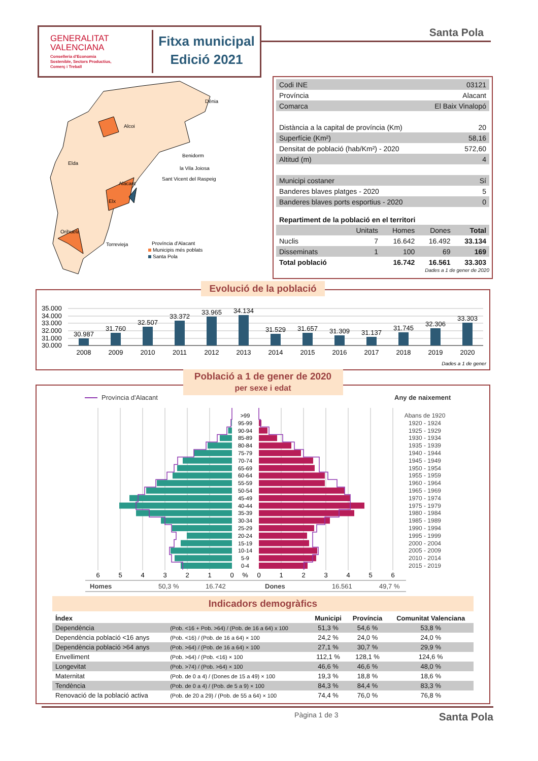GENERALITAT
VALENCIANA
Conselleria d'Economia
Sostenible, Sectors Productius,
Comerç i Treball
Fitxa municipal
Edició 2021
Santa Pola
Alcoi
Dénia
Benidorm
la Vila Joiosa
Sant Vicent del Raspeig
Elda
Alacant
Elx
Orihuela
Torrevieja
Província d'Alacant
Municipis més poblats
Santa Pola
| Codi INE | 03121 |
| Província | Alacant |
| Comarca | El Baix Vinalopó |
| Distància a la capital de província (Km) | 20 |
| Superfície (Km²) | 58,16 |
| Densitat de població (hab/Km²) - 2020 | 572,60 |
| Altitud (m) | 4 |
| Municipi costaner | Sí |
| Banderes blaves platges - 2020 | 5 |
| Banderes blaves ports esportius - 2020 | 0 |
| Repartiment de la població en el territori | | | | |
| | Unitats | Homes | Dones | Total |
| Nuclis | 7 | 16.642 | 16.492 | 33.134 |
| Disseminats | 1 | 100 | 69 | 169 |
| Total població | | 16.742 | 16.561 | 33.303 |
Dades a 1 de gener de 2020
Evolució de la població
35.000
34.000
33.000
32.000
31.000
30.000
30.987
31.760
32.507
33.372
33.965
34.134
31.529
31.657
31.309
31.137
31.745
32.306
33.303
2008
2009
2010
2011
2012
2013
2014
2015
2016
2017
2018
2019
2020
Dades a 1 de gener
Població a 1 de gener de 2020
per sexe i edat
Província d'Alacant
Any de naixement
>99
95-99
90-94
85-89
80-84
75-79
70-74
65-69
60-64
55-59
50-54
45-49
40-44
35-39
30-34
25-29
20-24
15-19
10-14
5-9
0-4
Abans de 1920
1920 - 1924
1925 - 1929
1930 - 1934
1935 - 1939
1940 - 1944
1945 - 1949
1950 - 1954
1955 - 1959
1960 - 1964
1965 - 1969
1970 - 1974
1975 - 1979
1980 - 1984
1985 - 1989
1990 - 1994
1995 - 1999
2000 - 2004
2005 - 2009
2010 - 2014
2015 - 2019
6
5
4
3
2
1
0
%
0
1
2
3
4
5
6
Homes
50,3 %
16.742
Dones
16.561
49,7 %
Indicadors demogràfics
| Índex | | Municipi | Província | Comunitat Valenciana |
| --- | --- | --- | --- | --- |
| Dependència | (Pob. <16 + Pob. >64) / (Pob. de 16 a 64) x 100 | 51,3 % | 54,6 % | 53,8 % |
| Dependència població <16 anys | (Pob. <16) / (Pob. de 16 a 64) × 100 | 24,2 % | 24,0 % | 24,0 % |
| Dependència població >64 anys | (Pob. >64) / (Pob. de 16 a 64) × 100 | 27,1 % | 30,7 % | 29,9 % |
| Envelliment | (Pob. >64) / (Pob. <16) × 100 | 112,1 % | 128,1 % | 124,6 % |
| Longevitat | (Pob. >74) / (Pob. >64) × 100 | 46,6 % | 46,6 % | 48,0 % |
| Maternitat | (Pob. de 0 a 4) / (Dones de 15 a 49) × 100 | 19,3 % | 18,8 % | 18,6 % |
| Tendència | (Pob. de 0 a 4) / (Pob. de 5 a 9) × 100 | 84,3 % | 84,4 % | 83,3 % |
| Renovació de la població activa | (Pob. de 20 a 29) / (Pob. de 55 a 64) × 100 | 74,4 % | 76,0 % | 76,8 % |
Pàgina 1 de 3 Santa Pola